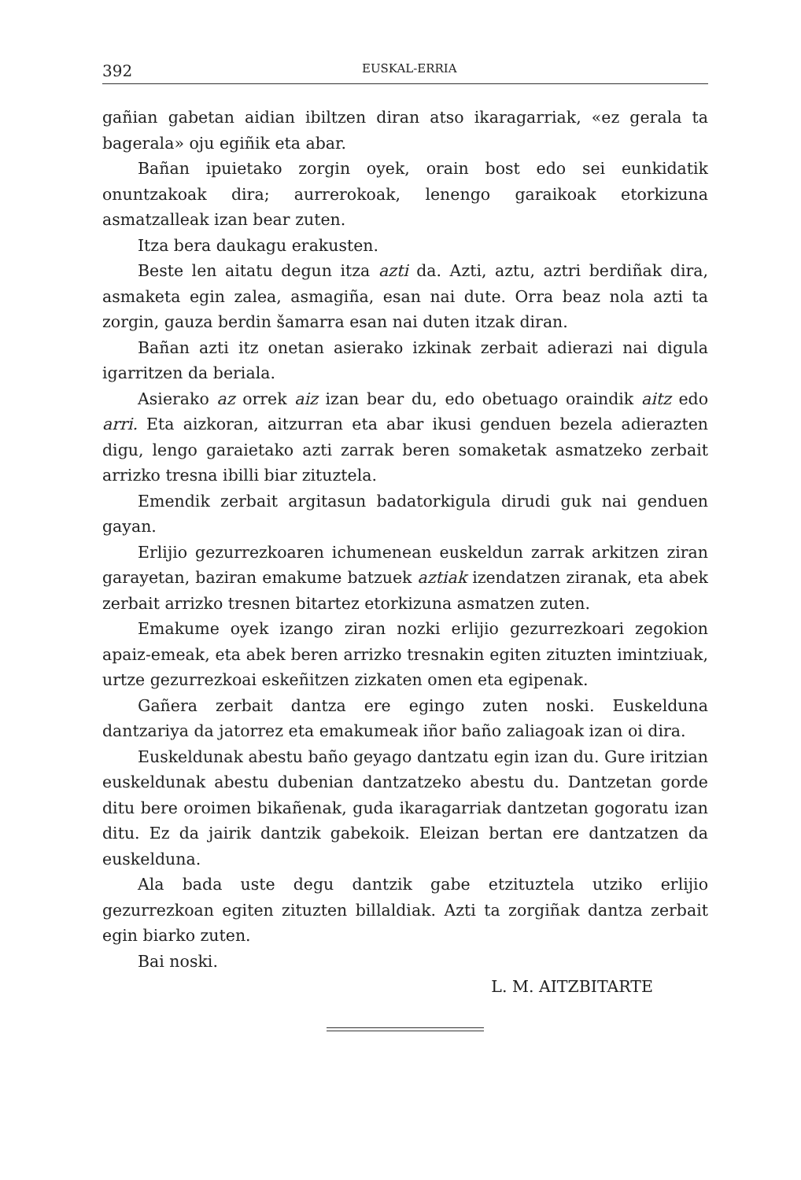392 EUSKAL-ERRIA
gañian gabetan aidian ibiltzen diran atso ikaragarriak, «ez gerala ta bagerala» oju egiñik eta abar.
Bañan ipuietako zorgin oyek, orain bost edo sei eunkidatik onuntzakoak dira; aurrerokoak, lenengo garaikoak etorkizuna asmatzalleak izan bear zuten.
Itza bera daukagu erakusten.
Beste len aitatu degun itza azti da. Azti, aztu, aztri berdiñak dira, asmaketa egin zalea, asmagiña, esan nai dute. Orra beaz nola azti ta zorgin, gauza berdin šamarra esan nai duten itzak diran.
Bañan azti itz onetan asierako izkinak zerbait adierazi nai digula igarritzen da beriala.
Asierako az orrek aiz izan bear du, edo obetuago oraindik aitz edo arri. Eta aizkoran, aitzurran eta abar ikusi genduen bezela adierazten digu, lengo garaietako azti zarrak beren somaketak asmatzeko zerbait arrizko tresna ibilli biar zituztela.
Emendik zerbait argitasun badatorkigula dirudi guk nai genduen gayan.
Erlijio gezurrezkoaren ichumenean euskeldun zarrak arkitzen ziran garayetan, baziran emakume batzuek aztiak izendatzen ziranak, eta abek zerbait arrizko tresnen bitartez etorkizuna asmatzen zuten.
Emakume oyek izango ziran nozki erlijio gezurrezkoari zegokion apaiz-emeak, eta abek beren arrizko tresnakin egiten zituzten imintziuak, urtze gezurrezkoai eskeñitzen zizkaten omen eta egipenak.
Gañera zerbait dantza ere egingo zuten noski. Euskelduna dantzariya da jatorrez eta emakumeak iñor baño zaliagoak izan oi dira.
Euskeldunak abestu baño geyago dantzatu egin izan du. Gure iritzian euskeldunak abestu dubenian dantzatzeko abestu du. Dantzetan gorde ditu bere oroimen bikañenak, guda ikaragarriak dantzetan gogoratu izan ditu. Ez da jairik dantzik gabekoik. Eleizan bertan ere dantzatzen da euskelduna.
Ala bada uste degu dantzik gabe etzituztela utziko erlijio gezurrezkoan egiten zituzten billaldiak. Azti ta zorgiñak dantza zerbait egin biarko zuten.
Bai noski.
L. M. AITZBITARTE